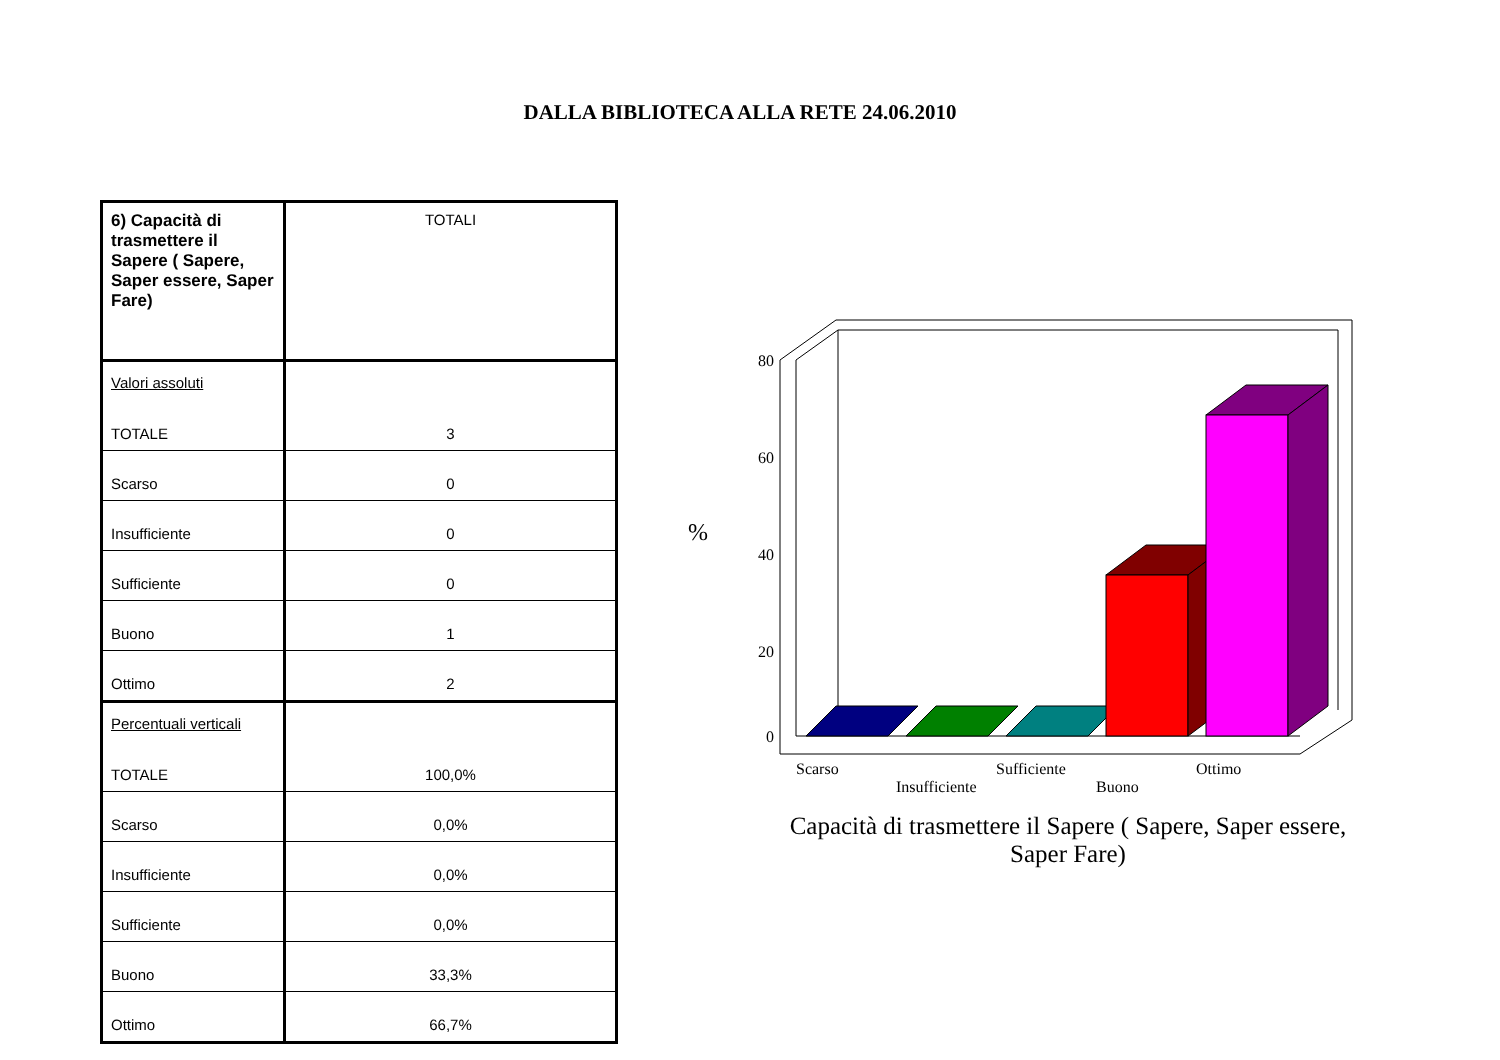DALLA BIBLIOTECA ALLA RETE 24.06.2010
| 6) Capacità di trasmettere il Sapere ( Sapere, Saper essere, Saper Fare) | TOTALI |
| Valori assoluti TOTALE | 3 |
| Scarso | 0 |
| Insufficiente | 0 |
| Sufficiente | 0 |
| Buono | 1 |
| Ottimo | 2 |
| Percentuali verticali TOTALE | 100,0% |
| Scarso | 0,0% |
| Insufficiente | 0,0% |
| Sufficiente | 0,0% |
| Buono | 33,3% |
| Ottimo | 66,7% |
80
60
40
20
0
%
Scarso
Insufficiente
Sufficiente
Buono
Ottimo
Capacità di trasmettere il Sapere ( Sapere, Saper essere,
Saper Fare)